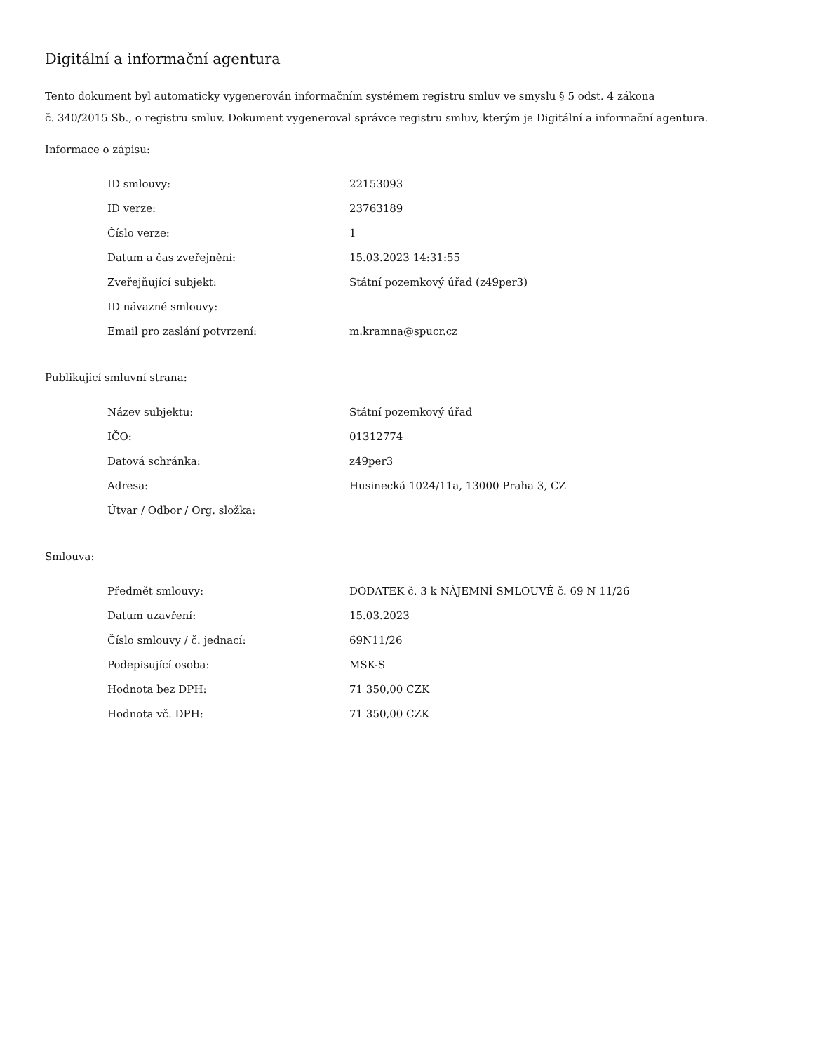Digitální a informační agentura
Tento dokument byl automaticky vygenerován informačním systémem registru smluv ve smyslu § 5 odst. 4 zákona
č. 340/2015 Sb., o registru smluv. Dokument vygeneroval správce registru smluv, kterým je Digitální a informační agentura.
Informace o zápisu:
| ID smlouvy: | 22153093 |
| ID verze: | 23763189 |
| Číslo verze: | 1 |
| Datum a čas zveřejnění: | 15.03.2023 14:31:55 |
| Zveřejňující subjekt: | Státní pozemkový úřad (z49per3) |
| ID návazné smlouvy: | |
| Email pro zaslání potvrzení: | m.kramna@spucr.cz |
Publikující smluvní strana:
| Název subjektu: | Státní pozemkový úřad |
| IČO: | 01312774 |
| Datová schránka: | z49per3 |
| Adresa: | Husinecká 1024/11a, 13000 Praha 3, CZ |
| Útvar / Odbor / Org. složka: | |
Smlouva:
| Předmět smlouvy: | DODATEK č. 3 k NÁJEMNÍ SMLOUVĚ č. 69 N 11/26 |
| Datum uzavření: | 15.03.2023 |
| Číslo smlouvy / č. jednací: | 69N11/26 |
| Podepisující osoba: | MSK-S |
| Hodnota bez DPH: | 71 350,00 CZK |
| Hodnota vč. DPH: | 71 350,00 CZK |